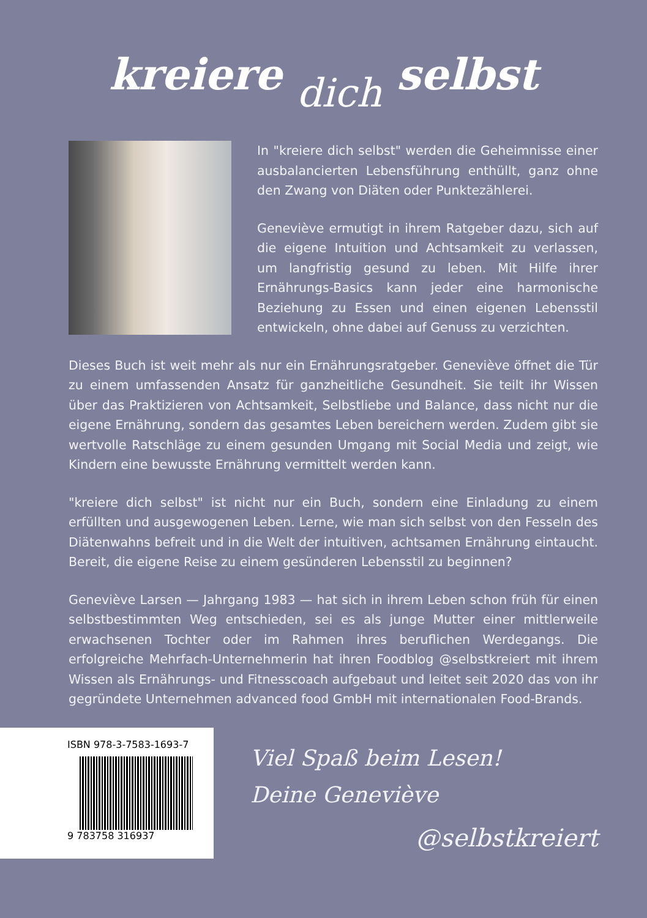kreiere dich selbst
In "kreiere dich selbst" werden die Geheimnisse einer ausbalancierten Lebensführung enthüllt, ganz ohne den Zwang von Diäten oder Punktezählerei.
Geneviève ermutigt in ihrem Ratgeber dazu, sich auf die eigene Intuition und Achtsamkeit zu verlassen, um langfristig gesund zu leben. Mit Hilfe ihrer Ernährungs-Basics kann jeder eine harmonische Beziehung zu Essen und einen eigenen Lebensstil entwickeln, ohne dabei auf Genuss zu verzichten.
Dieses Buch ist weit mehr als nur ein Ernährungsratgeber. Geneviève öffnet die Tür zu einem umfassenden Ansatz für ganzheitliche Gesundheit. Sie teilt ihr Wissen über das Praktizieren von Achtsamkeit, Selbstliebe und Balance, dass nicht nur die eigene Ernährung, sondern das gesamtes Leben bereichern werden. Zudem gibt sie wertvolle Ratschläge zu einem gesunden Umgang mit Social Media und zeigt, wie Kindern eine bewusste Ernährung vermittelt werden kann.
"kreiere dich selbst" ist nicht nur ein Buch, sondern eine Einladung zu einem erfüllten und ausgewogenen Leben. Lerne, wie man sich selbst von den Fesseln des Diätenwahns befreit und in die Welt der intuitiven, achtsamen Ernährung eintaucht. Bereit, die eigene Reise zu einem gesünderen Lebensstil zu beginnen?
Geneviève Larsen — Jahrgang 1983 — hat sich in ihrem Leben schon früh für einen selbstbestimmten Weg entschieden, sei es als junge Mutter einer mittlerweile erwachsenen Tochter oder im Rahmen ihres beruflichen Werdegangs. Die erfolgreiche Mehrfach-Unternehmerin hat ihren Foodblog @selbstkreiert mit ihrem Wissen als Ernährungs- und Fitnesscoach aufgebaut und leitet seit 2020 das von ihr gegründete Unternehmen advanced food GmbH mit internationalen Food-Brands.
ISBN 978-3-7583-1693-7
9 783758 316937
Viel Spaß beim Lesen!
Deine Geneviève
@selbstkreiert